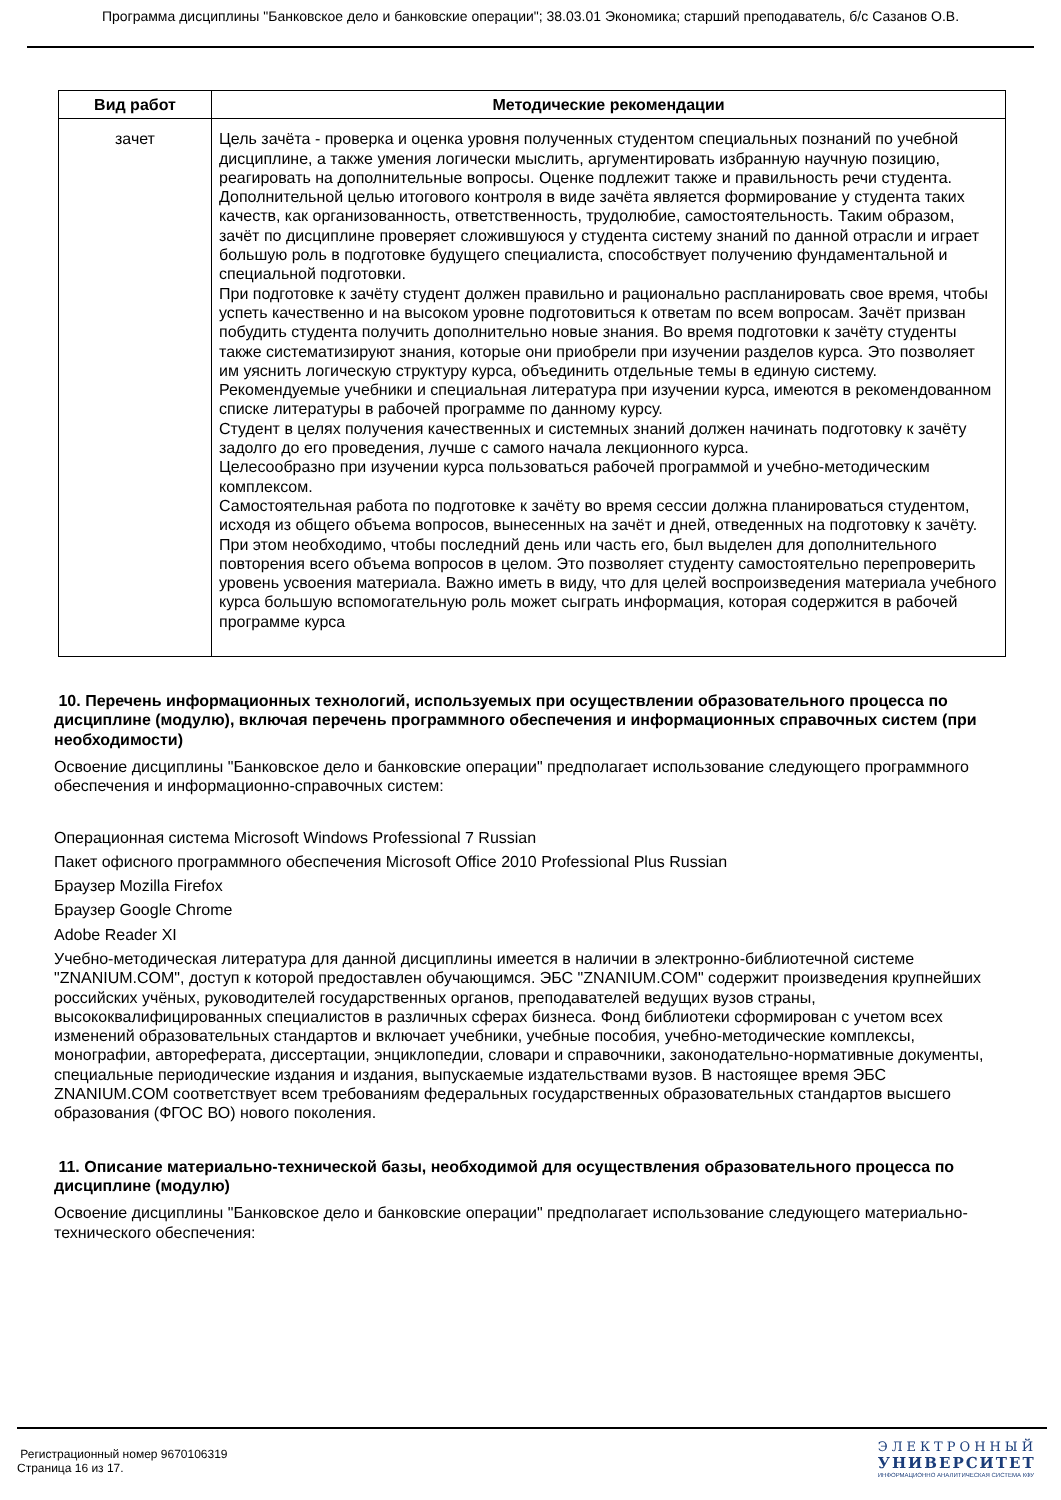Программа дисциплины "Банковское дело и банковские операции"; 38.03.01 Экономика; старший преподаватель, б/с Сазанов О.В.
| Вид работ | Методические рекомендации |
| --- | --- |
| зачет | Цель зачёта - проверка и оценка уровня полученных студентом специальных познаний по учебной дисциплине, а также умения логически мыслить, аргументировать избранную научную позицию, реагировать на дополнительные вопросы. Оценке подлежит также и правильность речи студента. Дополнительной целью итогового контроля в виде зачёта является формирование у студента таких качеств, как организованность, ответственность, трудолюбие, самостоятельность. Таким образом, зачёт по дисциплине проверяет сложившуюся у студента систему знаний по данной отрасли и играет большую роль в подготовке будущего специалиста, способствует получению фундаментальной и специальной подготовки. При подготовке к зачёту студент должен правильно и рационально распланировать свое время, чтобы успеть качественно и на высоком уровне подготовиться к ответам по всем вопросам. Зачёт призван побудить студента получить дополнительно новые знания. Во время подготовки к зачёту студенты также систематизируют знания, которые они приобрели при изучении разделов курса. Это позволяет им уяснить логическую структуру курса, объединить отдельные темы в единую систему. Рекомендуемые учебники и специальная литература при изучении курса, имеются в рекомендованном списке литературы в рабочей программе по данному курсу. Студент в целях получения качественных и системных знаний должен начинать подготовку к зачёту задолго до его проведения, лучше с самого начала лекционного курса. Целесообразно при изучении курса пользоваться рабочей программой и учебно-методическим комплексом. Самостоятельная работа по подготовке к зачёту во время сессии должна планироваться студентом, исходя из общего объема вопросов, вынесенных на зачёт и дней, отведенных на подготовку к зачёту. При этом необходимо, чтобы последний день или часть его, был выделен для дополнительного повторения всего объема вопросов в целом. Это позволяет студенту самостоятельно перепроверить уровень усвоения материала. Важно иметь в виду, что для целей воспроизведения материала учебного курса большую вспомогательную роль может сыграть информация, которая содержится в рабочей программе курса |
10. Перечень информационных технологий, используемых при осуществлении образовательного процесса по дисциплине (модулю), включая перечень программного обеспечения и информационных справочных систем (при необходимости)
Освоение дисциплины "Банковское дело и банковские операции" предполагает использование следующего программного обеспечения и информационно-справочных систем:
Операционная система Microsoft Windows Professional 7 Russian
Пакет офисного программного обеспечения Microsoft Office 2010 Professional Plus Russian
Браузер Mozilla Firefox
Браузер Google Chrome
Adobe Reader XI
Учебно-методическая литература для данной дисциплины имеется в наличии в электронно-библиотечной системе "ZNANIUM.COM", доступ к которой предоставлен обучающимся. ЭБС "ZNANIUM.COM" содержит произведения крупнейших российских учёных, руководителей государственных органов, преподавателей ведущих вузов страны, высококвалифицированных специалистов в различных сферах бизнеса. Фонд библиотеки сформирован с учетом всех изменений образовательных стандартов и включает учебники, учебные пособия, учебно-методические комплексы, монографии, автореферата, диссертации, энциклопедии, словари и справочники, законодательно-нормативные документы, специальные периодические издания и издания, выпускаемые издательствами вузов. В настоящее время ЭБС ZNANIUM.COM соответствует всем требованиям федеральных государственных образовательных стандартов высшего образования (ФГОС ВО) нового поколения.
11. Описание материально-технической базы, необходимой для осуществления образовательного процесса по дисциплине (модулю)
Освоение дисциплины "Банковское дело и банковские операции" предполагает использование следующего материально-технического обеспечения:
Регистрационный номер 9670106319
Страница 16 из 17.
ЭЛЕКТРОННЫЙ
УНИВЕРСИТЕТ
ИНФОРМАЦИОННО АНАЛИТИЧЕСКАЯ СИСТЕМА КФУ